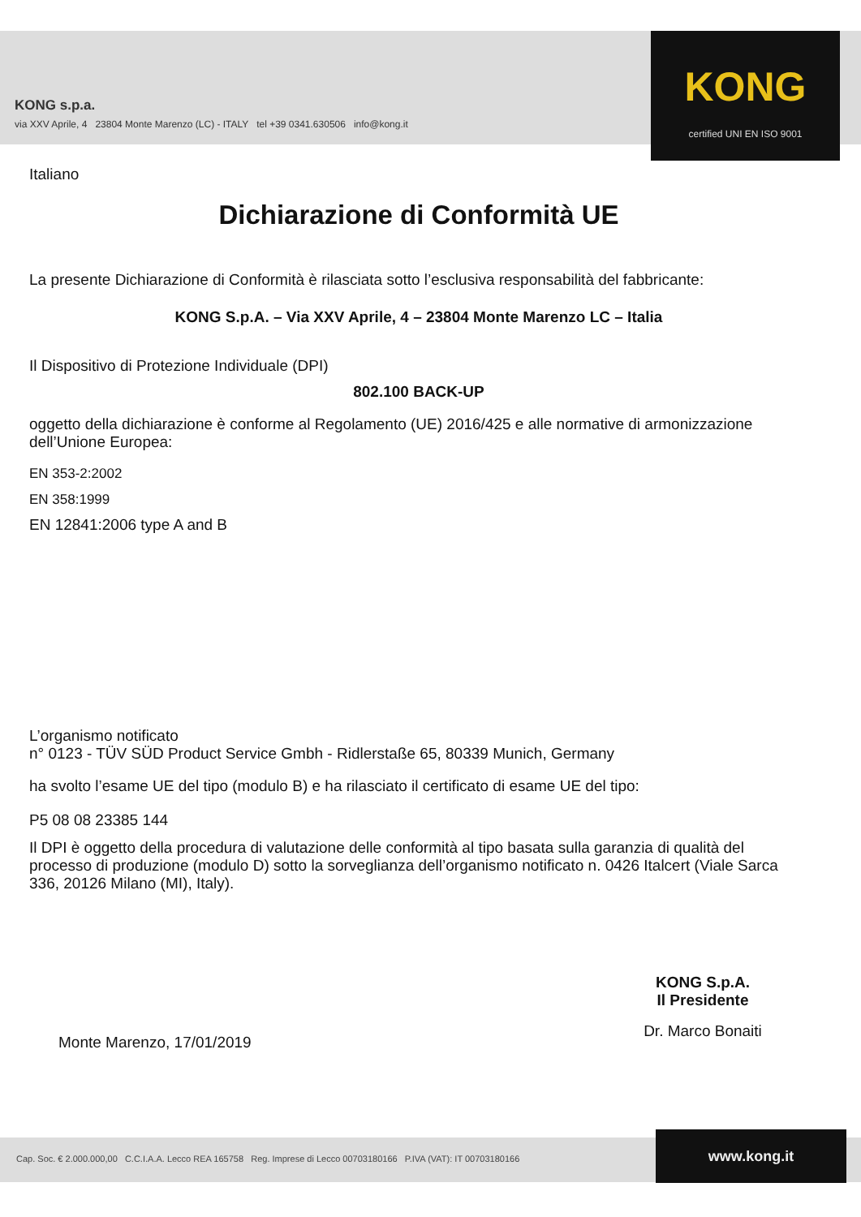KONG s.p.a.
via XXV Aprile, 4 23804 Monte Marenzo (LC) - ITALY tel +39 0341.630506 info@kong.it
KONG
certified UNI EN ISO 9001
Italiano
Dichiarazione di Conformità UE
La presente Dichiarazione di Conformità è rilasciata sotto l’esclusiva responsabilità del fabbricante:
KONG S.p.A. – Via XXV Aprile, 4 – 23804 Monte Marenzo LC – Italia
Il Dispositivo di Protezione Individuale (DPI)
802.100 BACK-UP
oggetto della dichiarazione è conforme al Regolamento (UE) 2016/425 e alle normative di armonizzazione dell’Unione Europea:
EN 353-2:2002
EN 358:1999
EN 12841:2006 type A and B
L’organismo notificato
n° 0123 - TÜV SÜD Product Service Gmbh - Ridlerstaße 65, 80339 Munich, Germany
ha svolto l’esame UE del tipo (modulo B) e ha rilasciato il certificato di esame UE del tipo:
P5 08 08 23385 144
Il DPI è oggetto della procedura di valutazione delle conformità al tipo basata sulla garanzia di qualità del processo di produzione (modulo D) sotto la sorveglianza dell’organismo notificato n. 0426 Italcert (Viale Sarca 336, 20126 Milano (MI), Italy).
Monte Marenzo, 17/01/2019
KONG S.p.A.
Il Presidente
Dr. Marco Bonaiti
Cap. Soc. € 2.000.000,00 C.C.I.A.A. Lecco REA 165758 Reg. Imprese di Lecco 00703180166 P.IVA (VAT): IT 00703180166
www.kong.it